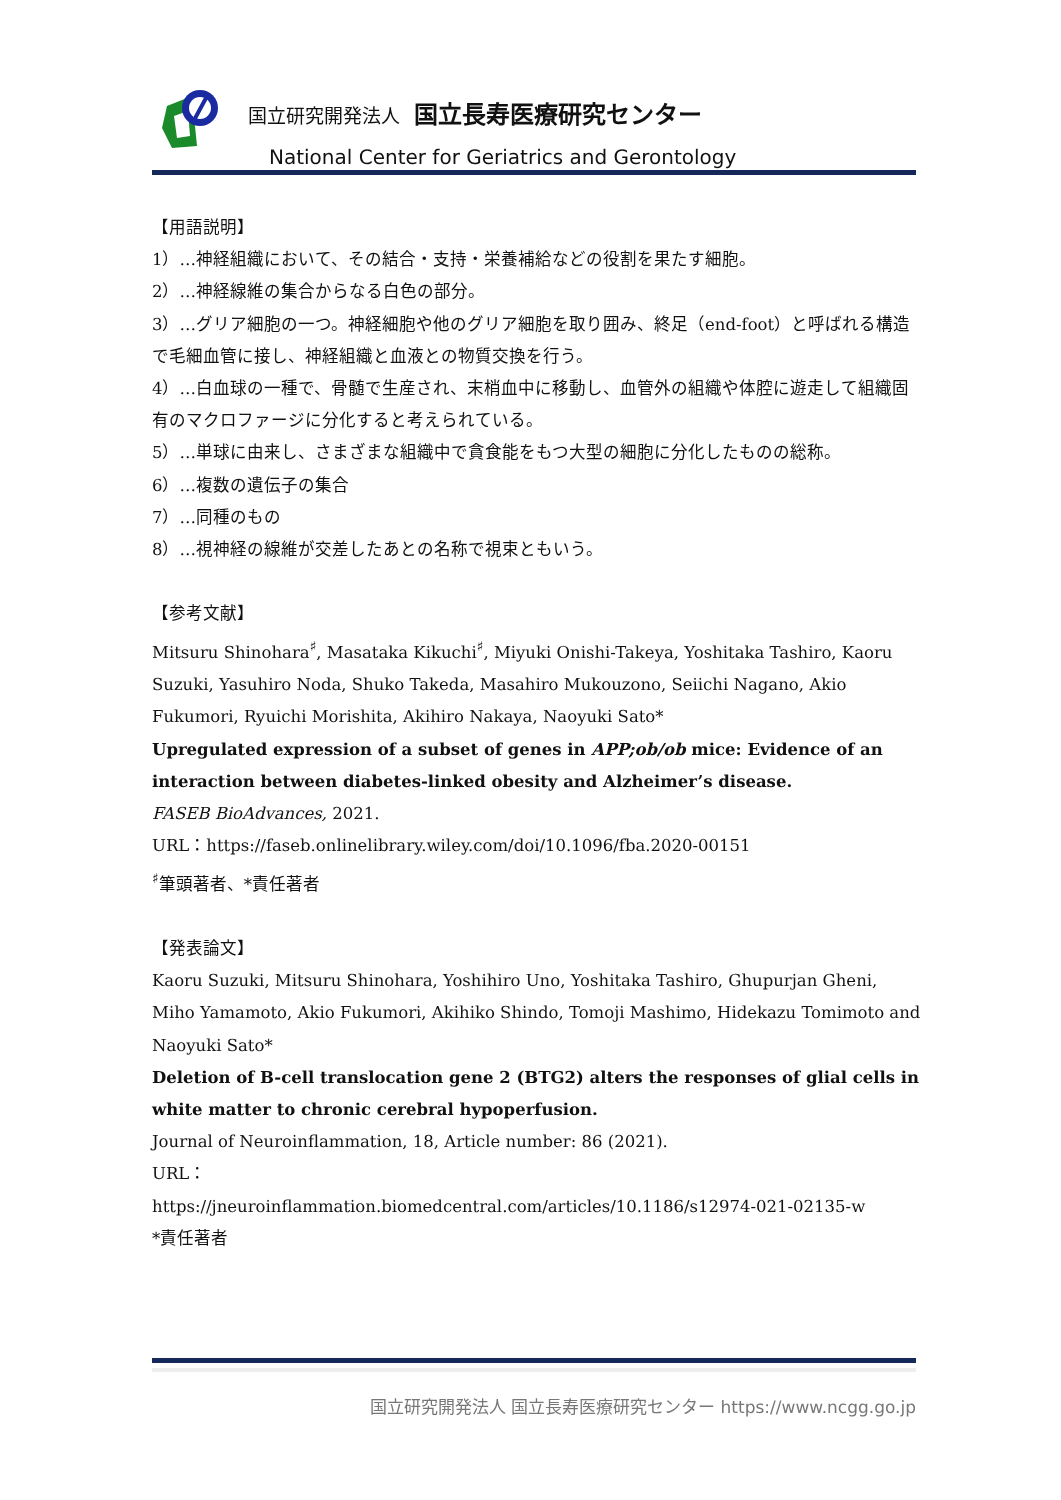国立研究開発法人 国立長寿医療研究センター
National Center for Geriatrics and Gerontology
【用語説明】
1）…神経組織において、その結合・支持・栄養補給などの役割を果たす細胞。
2）…神経線維の集合からなる白色の部分。
3）…グリア細胞の一つ。神経細胞や他のグリア細胞を取り囲み、終足（end-foot）と呼ばれる構造で毛細血管に接し、神経組織と血液との物質交換を行う。
4）…白血球の一種で、骨髄で生産され、末梢血中に移動し、血管外の組織や体腔に遊走して組織固有のマクロファージに分化すると考えられている。
5）…単球に由来し、さまざまな組織中で貪食能をもつ大型の細胞に分化したものの総称。
6）…複数の遺伝子の集合
7）…同種のもの
8）…視神経の線維が交差したあとの名称で視束ともいう。
【参考文献】
Mitsuru Shinohara<sup>♯</sup>, Masataka Kikuchi<sup>♯</sup>, Miyuki Onishi-Takeya, Yoshitaka Tashiro, Kaoru Suzuki, Yasuhiro Noda, Shuko Takeda, Masahiro Mukouzono, Seiichi Nagano, Akio Fukumori, Ryuichi Morishita, Akihiro Nakaya, Naoyuki Sato*
Upregulated expression of a subset of genes in APP;ob/ob mice: Evidence of an interaction between diabetes-linked obesity and Alzheimer’s disease.
FASEB BioAdvances, 2021.
URL：https://faseb.onlinelibrary.wiley.com/doi/10.1096/fba.2020-00151
<sup>♯</sup>筆頭著者、*責任著者
【発表論文】
Kaoru Suzuki, Mitsuru Shinohara, Yoshihiro Uno, Yoshitaka Tashiro, Ghupurjan Gheni, Miho Yamamoto, Akio Fukumori, Akihiko Shindo, Tomoji Mashimo, Hidekazu Tomimoto and Naoyuki Sato*
Deletion of B-cell translocation gene 2 (BTG2) alters the responses of glial cells in white matter to chronic cerebral hypoperfusion.
Journal of Neuroinflammation, 18, Article number: 86 (2021).
URL：
https://jneuroinflammation.biomedcentral.com/articles/10.1186/s12974-021-02135-w
*責任著者
国立研究開発法人 国立長寿医療研究センター https://www.ncgg.go.jp